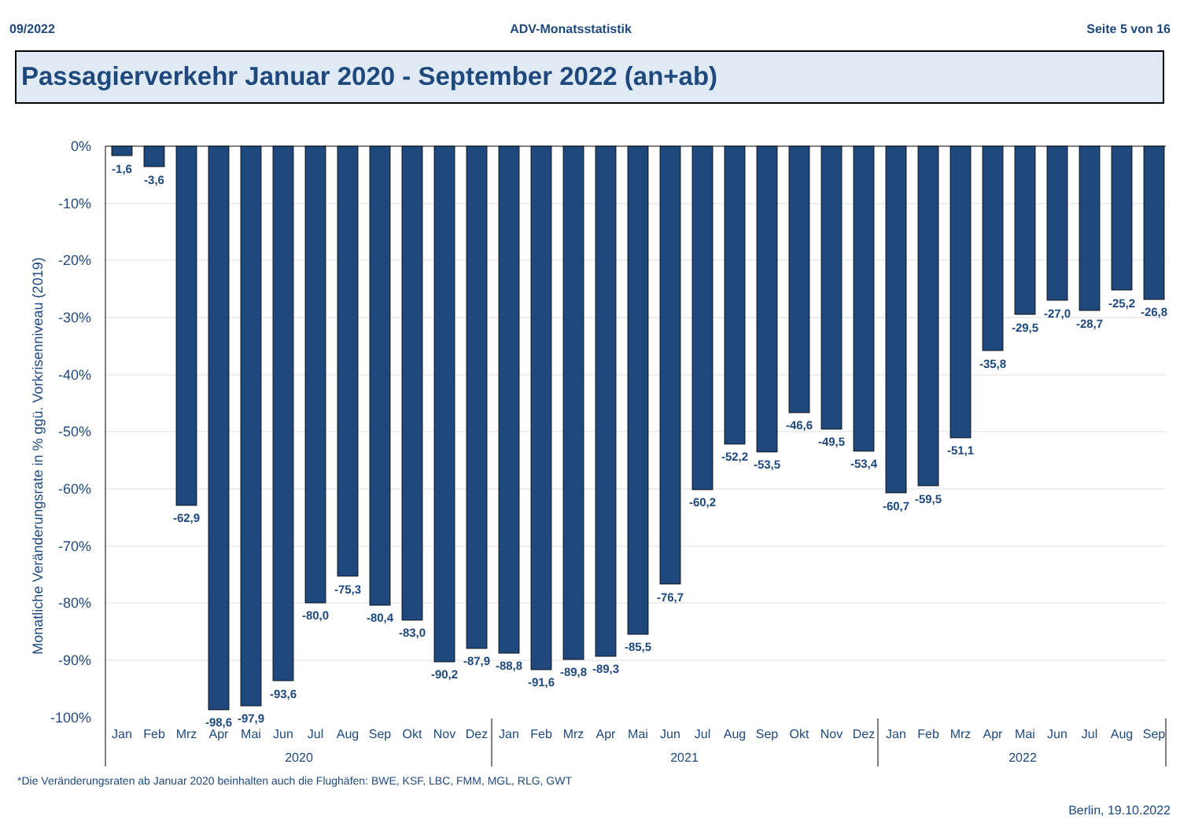09/2022 ADV-Monatsstatistik Seite 5 von 16
Passagierverkehr Januar 2020 - September 2022 (an+ab)
0%
-10%
-20%
-30%
-40%
-50%
-60%
-70%
-80%
-90%
-100%
Monatliche Veränderungsrate in % ggü. Vorkrisenniveau (2019)
-1,6
-3,6
-62,9
-98,6
-97,9
-93,6
-80,0
-75,3
-80,4
-83,0
-90,2
-87,9
-88,8
-91,6
-89,8
-89,3
-85,5
-76,7
-60,2
-52,2
-53,5
-46,6
-49,5
-53,4
-60,7
-59,5
-51,1
-35,8
-29,5
-27,0
-28,7
-25,2
-26,8
Jan
Feb
Mrz
Apr
Mai
Jun
Jul
Aug
Sep
Okt
Nov
Dez
Jan
Feb
Mrz
Apr
Mai
Jun
Jul
Aug
Sep
Okt
Nov
Dez
Jan
Feb
Mrz
Apr
Mai
Jun
Jul
Aug
Sep
2020
2021
2022
*Die Veränderungsraten ab Januar 2020 beinhalten auch die Flughäfen: BWE, KSF, LBC, FMM, MGL, RLG, GWT
Berlin, 19.10.2022